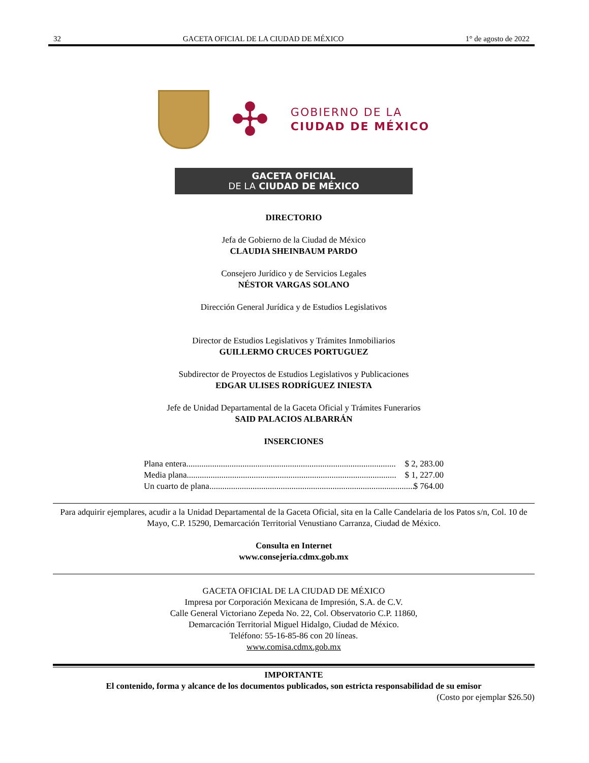32 GACETA OFICIAL DE LA CIUDAD DE MÉXICO 1° de agosto de 2022
✣
GOBIERNO DE LA
CIUDAD DE MÉXICO
GACETA OFICIAL
DE LA CIUDAD DE MÉXICO
DIRECTORIO
Jefa de Gobierno de la Ciudad de México
CLAUDIA SHEINBAUM PARDO
Consejero Jurídico y de Servicios Legales
NÉSTOR VARGAS SOLANO
Dirección General Jurídica y de Estudios Legislativos
Director de Estudios Legislativos y Trámites Inmobiliarios
GUILLERMO CRUCES PORTUGUEZ
Subdirector de Proyectos de Estudios Legislativos y Publicaciones
EDGAR ULISES RODRÍGUEZ INIESTA
Jefe de Unidad Departamental de la Gaceta Oficial y Trámites Funerarios
SAID PALACIOS ALBARRÁN
INSERCIONES
Plana entera................................................................................................. $ 2, 283.00
Media plana................................................................................................. $ 1, 227.00
Un cuarto de plana ................................................................................................. $ 764.00
Para adquirir ejemplares, acudir a la Unidad Departamental de la Gaceta Oficial, sita en la Calle Candelaria de los Patos s/n, Col. 10 de Mayo, C.P. 15290, Demarcación Territorial Venustiano Carranza, Ciudad de México.
Consulta en Internet
www.consejeria.cdmx.gob.mx
GACETA OFICIAL DE LA CIUDAD DE MÉXICO
Impresa por Corporación Mexicana de Impresión, S.A. de C.V.
Calle General Victoriano Zepeda No. 22, Col. Observatorio C.P. 11860,
Demarcación Territorial Miguel Hidalgo, Ciudad de México.
Teléfono: 55-16-85-86 con 20 líneas.
www.comisa.cdmx.gob.mx
IMPORTANTE
El contenido, forma y alcance de los documentos publicados, son estricta responsabilidad de su emisor
(Costo por ejemplar $26.50)